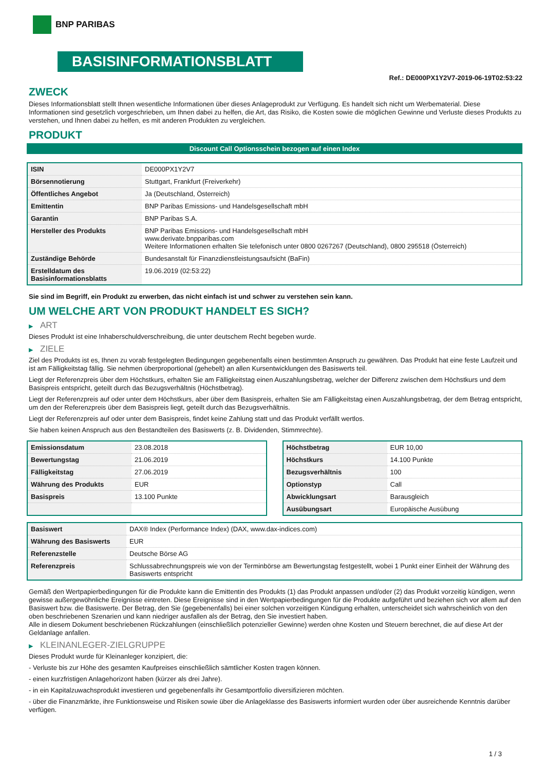BNP PARIBAS
BASISINFORMATIONSBLATT
Ref.: DE000PX1Y2V7-2019-06-19T02:53:22
ZWECK
Dieses Informationsblatt stellt Ihnen wesentliche Informationen über dieses Anlageprodukt zur Verfügung. Es handelt sich nicht um Werbematerial. Diese Informationen sind gesetzlich vorgeschrieben, um Ihnen dabei zu helfen, die Art, das Risiko, die Kosten sowie die möglichen Gewinne und Verluste dieses Produkts zu verstehen, und Ihnen dabei zu helfen, es mit anderen Produkten zu vergleichen.
PRODUKT
Discount Call Optionsschein bezogen auf einen Index
| ISIN | DE000PX1Y2V7 |
| Börsennotierung | Stuttgart, Frankfurt (Freiverkehr) |
| Öffentliches Angebot | Ja (Deutschland, Österreich) |
| Emittentin | BNP Paribas Emissions- und Handelsgesellschaft mbH |
| Garantin | BNP Paribas S.A. |
| Hersteller des Produkts | BNP Paribas Emissions- und Handelsgesellschaft mbH www.derivate.bnpparibas.com Weitere Informationen erhalten Sie telefonisch unter 0800 0267267 (Deutschland), 0800 295518 (Österreich) |
| Zuständige Behörde | Bundesanstalt für Finanzdienstleistungsaufsicht (BaFin) |
| Erstelldatum des Basisinformationsblatts | 19.06.2019 (02:53:22) |
Sie sind im Begriff, ein Produkt zu erwerben, das nicht einfach ist und schwer zu verstehen sein kann.
UM WELCHE ART VON PRODUKT HANDELT ES SICH?
▶ ART
Dieses Produkt ist eine Inhaberschuldverschreibung, die unter deutschem Recht begeben wurde.
▶ ZIELE
Ziel des Produkts ist es, Ihnen zu vorab festgelegten Bedingungen gegebenenfalls einen bestimmten Anspruch zu gewähren. Das Produkt hat eine feste Laufzeit und ist am Fälligkeitstag fällig. Sie nehmen überproportional (gehebelt) an allen Kursentwicklungen des Basiswerts teil.
Liegt der Referenzpreis über dem Höchstkurs, erhalten Sie am Fälligkeitstag einen Auszahlungsbetrag, welcher der Differenz zwischen dem Höchstkurs und dem Basispreis entspricht, geteilt durch das Bezugsverhältnis (Höchstbetrag).
Liegt der Referenzpreis auf oder unter dem Höchstkurs, aber über dem Basispreis, erhalten Sie am Fälligkeitstag einen Auszahlungsbetrag, der dem Betrag entspricht, um den der Referenzpreis über dem Basispreis liegt, geteilt durch das Bezugsverhältnis.
Liegt der Referenzpreis auf oder unter dem Basispreis, findet keine Zahlung statt und das Produkt verfällt wertlos.
Sie haben keinen Anspruch aus den Bestandteilen des Basiswerts (z. B. Dividenden, Stimmrechte).
| Emissionsdatum | 23.08.2018 |
| Bewertungstag | 21.06.2019 |
| Fälligkeitstag | 27.06.2019 |
| Währung des Produkts | EUR |
| Basispreis | 13.100 Punkte |
| Höchstbetrag | EUR 10,00 |
| Höchstkurs | 14.100 Punkte |
| Bezugsverhältnis | 100 |
| Optionstyp | Call |
| Abwicklungsart | Barausgleich |
| Ausübungsart | Europäische Ausübung |
| Basiswert | DAX® Index (Performance Index) (DAX, www.dax-indices.com) |
| Währung des Basiswerts | EUR |
| Referenzstelle | Deutsche Börse AG |
| Referenzpreis | Schlussabrechnungspreis wie von der Terminbörse am Bewertungstag festgestellt, wobei 1 Punkt einer Einheit der Währung des Basiswerts entspricht |
Gemäß den Wertpapierbedingungen für die Produkte kann die Emittentin des Produkts (1) das Produkt anpassen und/oder (2) das Produkt vorzeitig kündigen, wenn gewisse außergewöhnliche Ereignisse eintreten. Diese Ereignisse sind in den Wertpapierbedingungen für die Produkte aufgeführt und beziehen sich vor allem auf den Basiswert bzw. die Basiswerte. Der Betrag, den Sie (gegebenenfalls) bei einer solchen vorzeitigen Kündigung erhalten, unterscheidet sich wahrscheinlich von den oben beschriebenen Szenarien und kann niedriger ausfallen als der Betrag, den Sie investiert haben.
Alle in diesem Dokument beschriebenen Rückzahlungen (einschließlich potenzieller Gewinne) werden ohne Kosten und Steuern berechnet, die auf diese Art der Geldanlage anfallen.
▶ KLEINANLEGER-ZIELGRUPPE
Dieses Produkt wurde für Kleinanleger konzipiert, die:
- Verluste bis zur Höhe des gesamten Kaufpreises einschließlich sämtlicher Kosten tragen können.
- einen kurzfristigen Anlagehorizont haben (kürzer als drei Jahre).
- in ein Kapitalzuwachsprodukt investieren und gegebenenfalls ihr Gesamtportfolio diversifizieren möchten.
- über die Finanzmärkte, ihre Funktionsweise und Risiken sowie über die Anlageklasse des Basiswerts informiert wurden oder über ausreichende Kenntnis darüber verfügen.
1 / 3